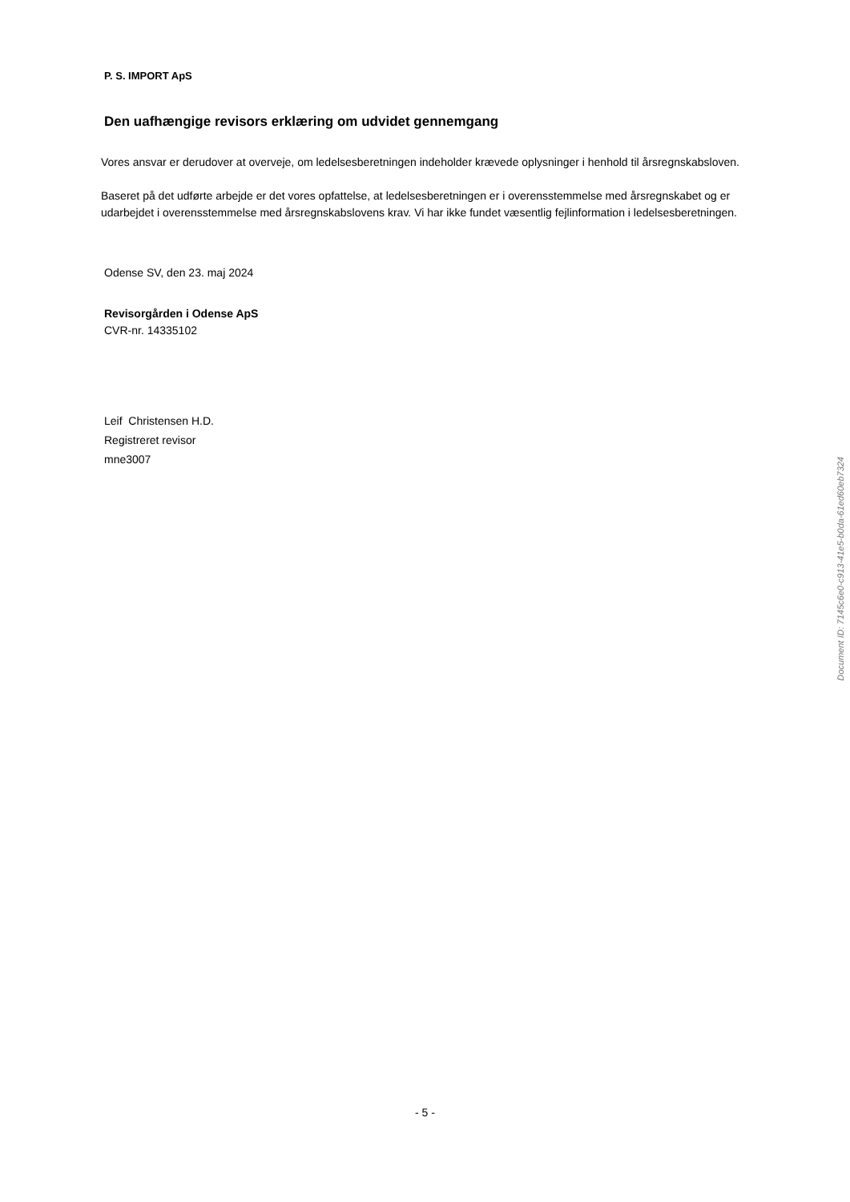P. S. IMPORT ApS
Den uafhængige revisors erklæring om udvidet gennemgang
Vores ansvar er derudover at overveje, om ledelsesberetningen indeholder krævede oplysninger i henhold til årsregnskabsloven.
Baseret på det udførte arbejde er det vores opfattelse, at ledelsesberetningen er i overensstemmelse med årsregnskabet og er udarbejdet i overensstemmelse med årsregnskabslovens krav. Vi har ikke fundet væsentlig fejlinformation i ledelsesberetningen.
Odense SV, den 23. maj 2024
Revisorgården i Odense ApS
CVR-nr. 14335102
Leif Christensen H.D.
Registreret revisor
mne3007
Document ID: 7145c6e0-c913-41e5-b0da-61ed60eb7324
- 5 -